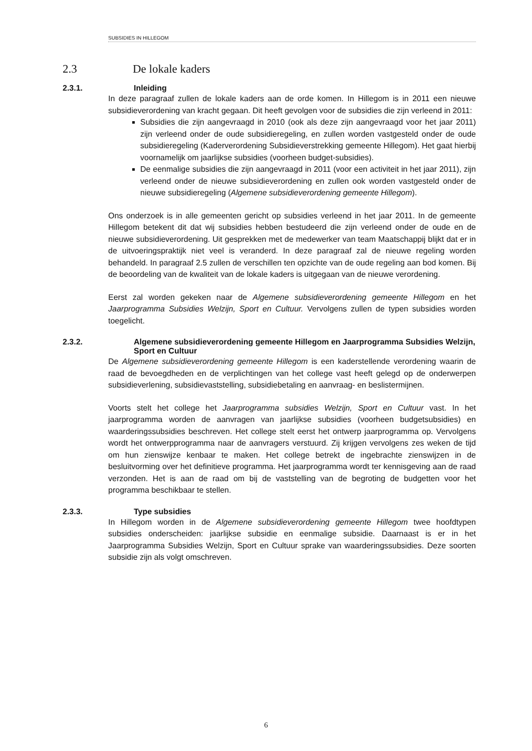SUBSIDIES IN HILLEGOM
2.3 De lokale kaders
2.3.1. Inleiding
In deze paragraaf zullen de lokale kaders aan de orde komen. In Hillegom is in 2011 een nieuwe subsidieverordening van kracht gegaan. Dit heeft gevolgen voor de subsidies die zijn verleend in 2011:
Subsidies die zijn aangevraagd in 2010 (ook als deze zijn aangevraagd voor het jaar 2011) zijn verleend onder de oude subsidieregeling, en zullen worden vastgesteld onder de oude subsidieregeling (Kaderverordening Subsidieverstrekking gemeente Hillegom). Het gaat hierbij voornamelijk om jaarlijkse subsidies (voorheen budget-subsidies).
De eenmalige subsidies die zijn aangevraagd in 2011 (voor een activiteit in het jaar 2011), zijn verleend onder de nieuwe subsidieverordening en zullen ook worden vastgesteld onder de nieuwe subsidieregeling (Algemene subsidieverordening gemeente Hillegom).
Ons onderzoek is in alle gemeenten gericht op subsidies verleend in het jaar 2011. In de gemeente Hillegom betekent dit dat wij subsidies hebben bestudeerd die zijn verleend onder de oude en de nieuwe subsidieverordening. Uit gesprekken met de medewerker van team Maatschappij blijkt dat er in de uitvoeringspraktijk niet veel is veranderd. In deze paragraaf zal de nieuwe regeling worden behandeld. In paragraaf 2.5 zullen de verschillen ten opzichte van de oude regeling aan bod komen. Bij de beoordeling van de kwaliteit van de lokale kaders is uitgegaan van de nieuwe verordening.
Eerst zal worden gekeken naar de Algemene subsidieverordening gemeente Hillegom en het Jaarprogramma Subsidies Welzijn, Sport en Cultuur. Vervolgens zullen de typen subsidies worden toegelicht.
2.3.2. Algemene subsidieverordening gemeente Hillegom en Jaarprogramma Subsidies Welzijn, Sport en Cultuur
De Algemene subsidieverordening gemeente Hillegom is een kaderstellende verordening waarin de raad de bevoegdheden en de verplichtingen van het college vast heeft gelegd op de onderwerpen subsidieverlening, subsidievaststelling, subsidiebetaling en aanvraag- en beslistermijnen.
Voorts stelt het college het Jaarprogramma subsidies Welzijn, Sport en Cultuur vast. In het jaarprogramma worden de aanvragen van jaarlijkse subsidies (voorheen budgetsubsidies) en waarderingssubsidies beschreven. Het college stelt eerst het ontwerp jaarprogramma op. Vervolgens wordt het ontwerpprogramma naar de aanvragers verstuurd. Zij krijgen vervolgens zes weken de tijd om hun zienswijze kenbaar te maken. Het college betrekt de ingebrachte zienswijzen in de besluitvorming over het definitieve programma. Het jaarprogramma wordt ter kennisgeving aan de raad verzonden. Het is aan de raad om bij de vaststelling van de begroting de budgetten voor het programma beschikbaar te stellen.
2.3.3. Type subsidies
In Hillegom worden in de Algemene subsidieverordening gemeente Hillegom twee hoofdtypen subsidies onderscheiden: jaarlijkse subsidie en eenmalige subsidie. Daarnaast is er in het Jaarprogramma Subsidies Welzijn, Sport en Cultuur sprake van waarderingssubsidies. Deze soorten subsidie zijn als volgt omschreven.
6